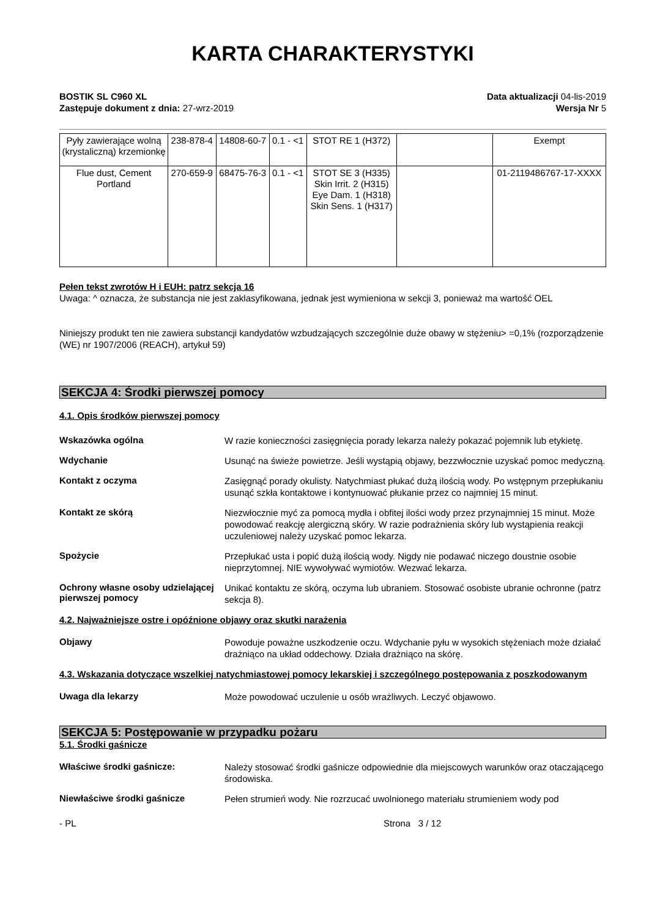KARTA CHARAKTERYSTYKI
BOSTIK SL C960 XL
Zastępuje dokument z dnia: 27-wrz-2019
Data aktualizacji 04-lis-2019
Wersja Nr 5
| Pyły zawierające wolną (krystaliczną) krzemionkę | 238-878-4 | 14808-60-7 | 0.1 - <1 | STOT RE 1 (H372) | | Exempt |
| Flue dust, Cement Portland | 270-659-9 | 68475-76-3 | 0.1 - <1 | STOT SE 3 (H335) Skin Irrit. 2 (H315) Eye Dam. 1 (H318) Skin Sens. 1 (H317) | | 01-2119486767-17-XXXX |
Pełen tekst zwrotów H i EUH: patrz sekcja 16
Uwaga: ^ oznacza, że substancja nie jest zaklasyfikowana, jednak jest wymieniona w sekcji 3, ponieważ ma wartość OEL
Niniejszy produkt ten nie zawiera substancji kandydatów wzbudzających szczególnie duże obawy w stężeniu> =0,1% (rozporządzenie (WE) nr 1907/2006 (REACH), artykuł 59)
SEKCJA 4: Środki pierwszej pomocy
4.1. Opis środków pierwszej pomocy
Wskazówka ogólna
W razie konieczności zasięgnięcia porady lekarza należy pokazać pojemnik lub etykietę.
Wdychanie
Usunąć na świeże powietrze. Jeśli wystąpią objawy, bezzwłocznie uzyskać pomoc medyczną.
Kontakt z oczyma
Zasięgnąć porady okulisty. Natychmiast płukać dużą ilością wody. Po wstępnym przepłukaniu usunąć szkła kontaktowe i kontynuować płukanie przez co najmniej 15 minut.
Kontakt ze skórą
Niezwłocznie myć za pomocą mydła i obfitej ilości wody przez przynajmniej 15 minut. Może powodować reakcję alergiczną skóry. W razie podrażnienia skóry lub wystąpienia reakcji uczuleniowej należy uzyskać pomoc lekarza.
Spożycie
Przepłukać usta i popić dużą ilością wody. Nigdy nie podawać niczego doustnie osobie nieprzytomnej. NIE wywoływać wymiotów. Wezwać lekarza.
Ochrony własne osoby udzielającej pierwszej pomocy
Unikać kontaktu ze skórą, oczyma lub ubraniem. Stosować osobiste ubranie ochronne (patrz sekcja 8).
4.2. Najważniejsze ostre i opóźnione objawy oraz skutki narażenia
Objawy
Powoduje poważne uszkodzenie oczu. Wdychanie pyłu w wysokich stężeniach może działać drażniąco na układ oddechowy. Działa drażniąco na skórę.
4.3. Wskazania dotyczące wszelkiej natychmiastowej pomocy lekarskiej i szczególnego postępowania z poszkodowanym
Uwaga dla lekarzy
Może powodować uczulenie u osób wrażliwych. Leczyć objawowo.
SEKCJA 5: Postępowanie w przypadku pożaru
5.1. Środki gaśnicze
Właściwe środki gaśnicze:
Należy stosować środki gaśnicze odpowiednie dla miejscowych warunków oraz otaczającego środowiska.
Niewłaściwe środki gaśnicze
Pełen strumień wody. Nie rozrzucać uwolnionego materiału strumieniem wody pod
- PL Strona 3 / 12